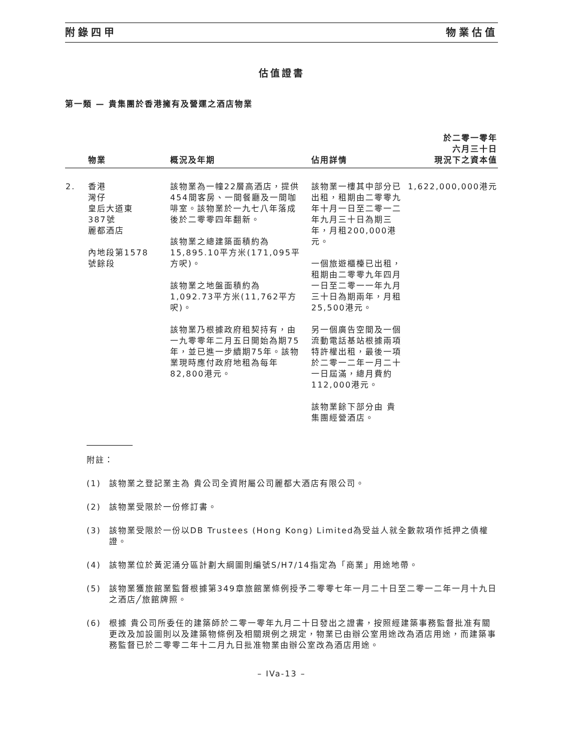附錄四甲 物業估值
估值證書
第一類 — 貴集團於香港擁有及營運之酒店物業
| | 物業 | 概況及年期 | 佔用詳情 | 於二零一零年 六月三十日 現況下之資本值 |
| --- | --- | --- | --- | --- |
| 2. | 香港 灣仔 皇后大道東 387號 麗都酒店 內地段第1578 號餘段 | 該物業為一幢22層高酒店，提供454間客房、一間餐廳及一間咖啡室。該物業於一九七八年落成後於二零零四年翻新。 該物業之總建築面積約為15,895.10平方米(171,095平方呎)。 該物業之地盤面積約為1,092.73平方米(11,762平方呎)。 該物業乃根據政府租契持有，由一九零零年二月五日開始為期75年，並已進一步續期75年。該物業現時應付政府地租為每年82,800港元。 | 該物業一樓其中部分已出租，租期由二零零九年十月一日至二零一二年九月三十日為期三年，月租200,000港元。 一個旅遊櫃檯已出租，租期由二零零九年四月一日至二零一一年九月三十日為期兩年，月租25,500港元。 另一個廣告空間及一個流動電話基站根據兩項特許權出租，最後一項於二零一二年一月二十一日屆滿，總月費約112,000港元。 該物業餘下部分由 貴集團經營酒店。 | 1,622,000,000港元 |
附註：
(1) 該物業之登記業主為 貴公司全資附屬公司麗都大酒店有限公司。
(2) 該物業受限於一份修訂書。
(3) 該物業受限於一份以DB Trustees (Hong Kong) Limited為受益人就全數款項作抵押之債權證。
(4) 該物業位於黃泥涌分區計劃大綱圖則編號S/H7/14指定為「商業」用途地帶。
(5) 該物業獲旅館業監督根據第349章旅館業條例授予二零零七年一月二十日至二零一二年一月十九日之酒店╱旅館牌照。
(6) 根據 貴公司所委任的建築師於二零一零年九月二十日發出之證書，按照經建築事務監督批准有關更改及加設圖則以及建築物條例及相關規例之規定，物業已由辦公室用途改為酒店用途，而建築事務監督已於二零零二年十二月九日批准物業由辦公室改為酒店用途。
– IVa-13 –